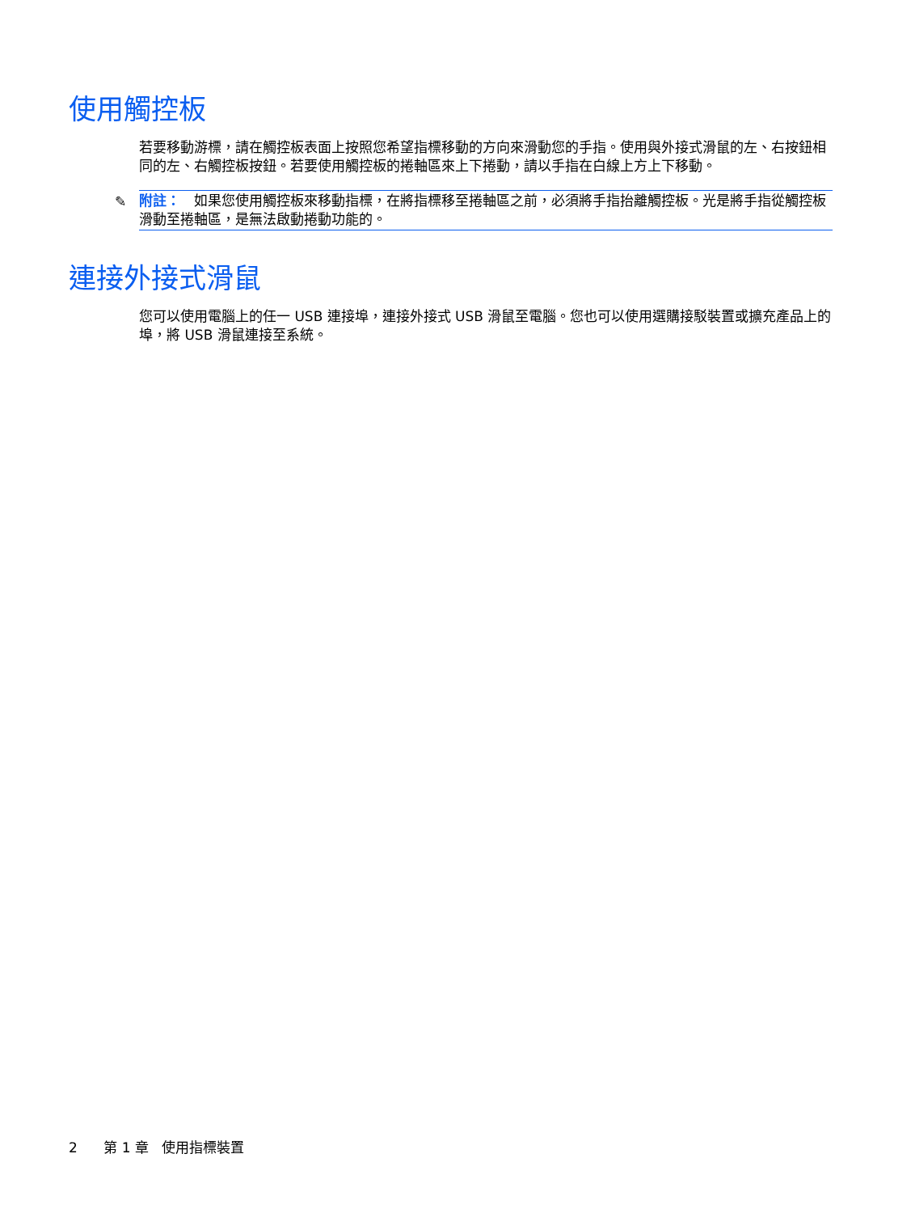使用觸控板
若要移動游標，請在觸控板表面上按照您希望指標移動的方向來滑動您的手指。使用與外接式滑鼠的左、右按鈕相同的左、右觸控板按鈕。若要使用觸控板的捲軸區來上下捲動，請以手指在白線上方上下移動。
✎ 附註：　如果您使用觸控板來移動指標，在將指標移至捲軸區之前，必須將手指抬離觸控板。光是將手指從觸控板滑動至捲軸區，是無法啟動捲動功能的。
連接外接式滑鼠
您可以使用電腦上的任一 USB 連接埠，連接外接式 USB 滑鼠至電腦。您也可以使用選購接駁裝置或擴充產品上的埠，將 USB 滑鼠連接至系統。
2 第 1 章 使用指標裝置